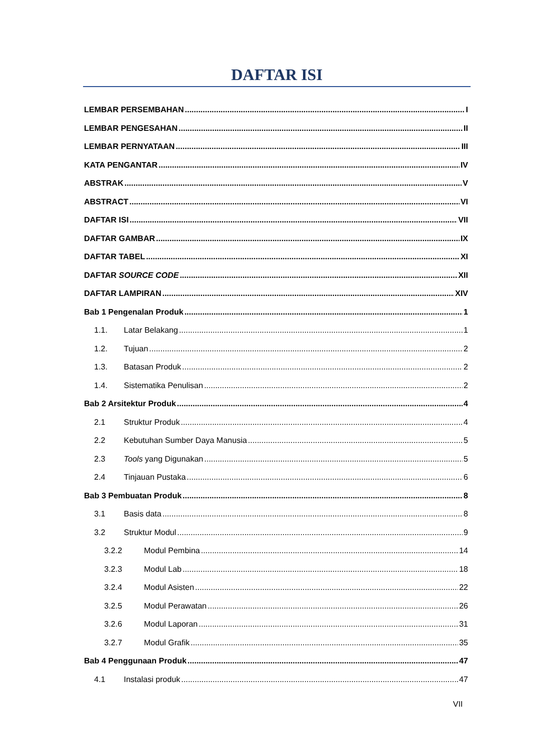DAFTAR ISI
LEMBAR PERSEMBAHAN I
LEMBAR PENGESAHAN II
LEMBAR PERNYATAAN III
KATA PENGANTAR IV
ABSTRAK V
ABSTRACT VI
DAFTAR ISI VII
DAFTAR GAMBAR IX
DAFTAR TABEL XI
DAFTAR SOURCE CODE XII
DAFTAR LAMPIRAN XIV
Bab 1 Pengenalan Produk 1
1.1. Latar Belakang 1
1.2. Tujuan 2
1.3. Batasan Produk 2
1.4. Sistematika Penulisan 2
Bab 2 Arsitektur Produk 4
2.1 Struktur Produk 4
2.2 Kebutuhan Sumber Daya Manusia 5
2.3 Tools yang Digunakan 5
2.4 Tinjauan Pustaka 6
Bab 3 Pembuatan Produk 8
3.1 Basis data 8
3.2 Struktur Modul 9
3.2.2 Modul Pembina 14
3.2.3 Modul Lab 18
3.2.4 Modul Asisten 22
3.2.5 Modul Perawatan 26
3.2.6 Modul Laporan 31
3.2.7 Modul Grafik 35
Bab 4 Penggunaan Produk 47
4.1 Instalasi produk 47
VII